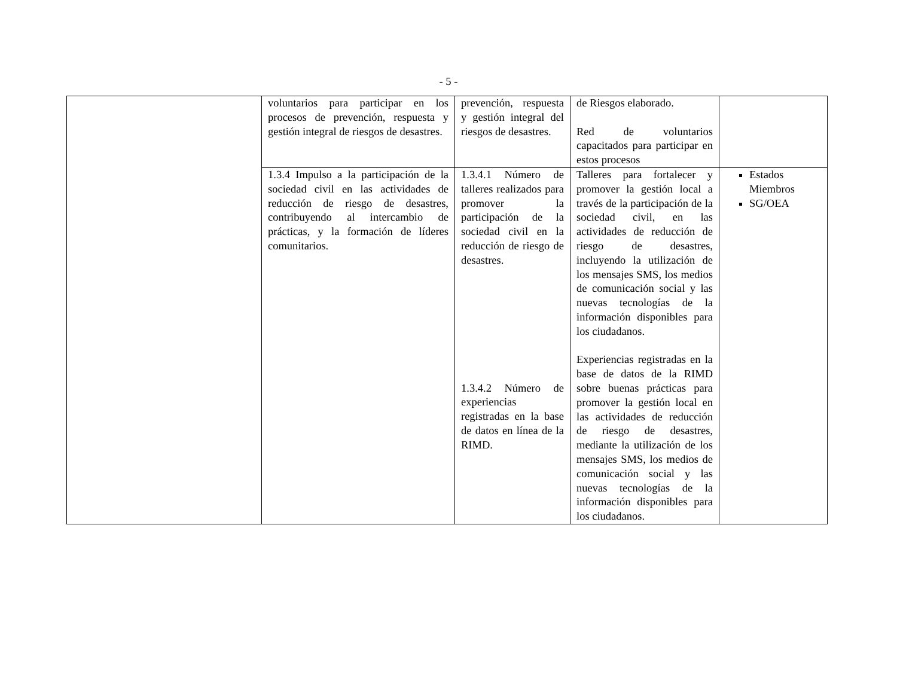- 5 -
| | voluntarios para participar en los procesos de prevención, respuesta y gestión integral de riesgos de desastres. | prevención, respuesta y gestión integral del riesgos de desastres. | de Riesgos elaborado. Red de voluntarios capacitados para participar en estos procesos | |
| | 1.3.4 Impulso a la participación de la sociedad civil en las actividades de reducción de riesgo de desastres, contribuyendo al intercambio de prácticas, y la formación de líderes comunitarios. | 1.3.4.1 Número de talleres realizados para promover la participación de la sociedad civil en la reducción de riesgo de desastres. 1.3.4.2 Número de experiencias registradas en la base de datos en línea de la RIMD. | Talleres para fortalecer y promover la gestión local a través de la participación de la sociedad civil, en las actividades de reducción de riesgo de desastres, incluyendo la utilización de los mensajes SMS, los medios de comunicación social y las nuevas tecnologías de la información disponibles para los ciudadanos. Experiencias registradas en la base de datos de la RIMD sobre buenas prácticas para promover la gestión local en las actividades de reducción de riesgo de desastres, mediante la utilización de los mensajes SMS, los medios de comunicación social y las nuevas tecnologías de la información disponibles para los ciudadanos. | Estados Miembros SG/OEA |